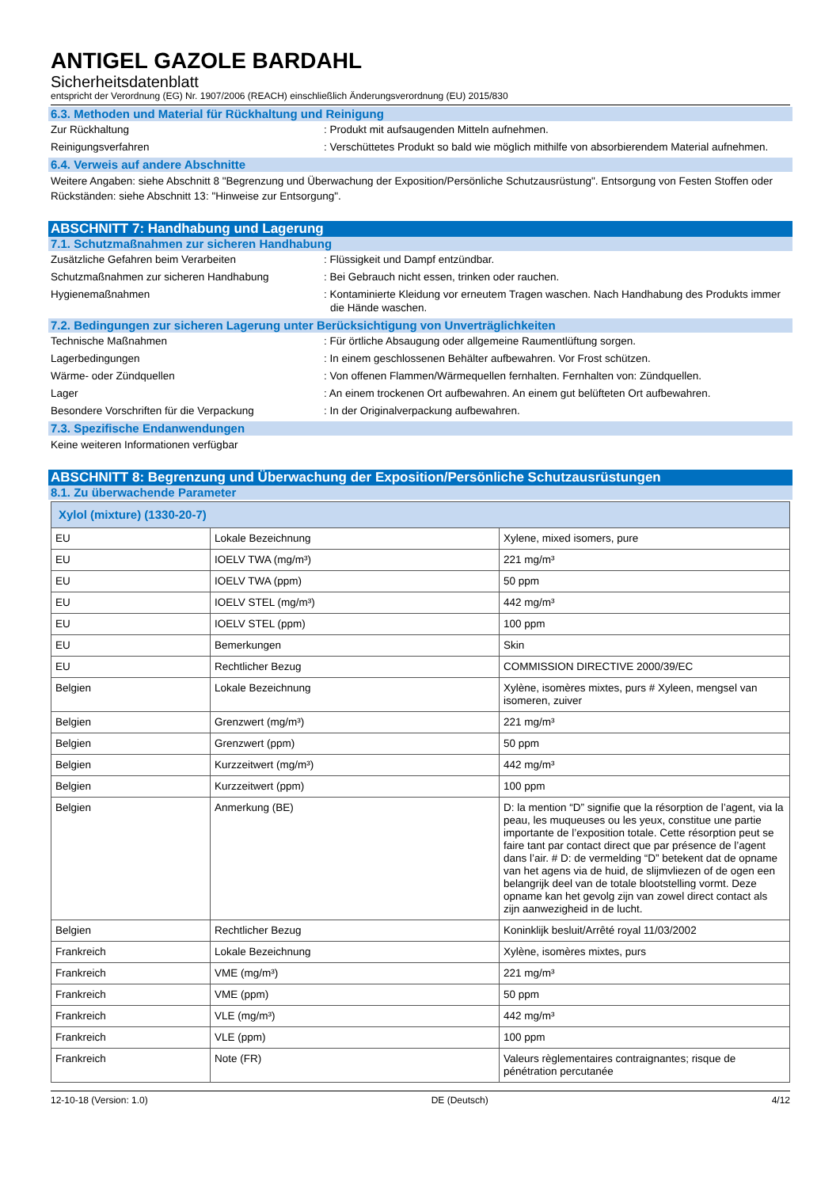ANTIGEL GAZOLE BARDAHL
Sicherheitsdatenblatt
entspricht der Verordnung (EG) Nr. 1907/2006 (REACH) einschließlich Änderungsverordnung (EU) 2015/830
6.3. Methoden und Material für Rückhaltung und Reinigung
Zur Rückhaltung : Produkt mit aufsaugenden Mitteln aufnehmen.
Reinigungsverfahren : Verschüttetes Produkt so bald wie möglich mithilfe von absorbierendem Material aufnehmen.
6.4. Verweis auf andere Abschnitte
Weitere Angaben: siehe Abschnitt 8 "Begrenzung und Überwachung der Exposition/Persönliche Schutzausrüstung". Entsorgung von Festen Stoffen oder Rückständen: siehe Abschnitt 13: "Hinweise zur Entsorgung".
ABSCHNITT 7: Handhabung und Lagerung
7.1. Schutzmaßnahmen zur sicheren Handhabung
Zusätzliche Gefahren beim Verarbeiten : Flüssigkeit und Dampf entzündbar.
Schutzmaßnahmen zur sicheren Handhabung : Bei Gebrauch nicht essen, trinken oder rauchen.
Hygienemaßnahmen : Kontaminierte Kleidung vor erneutem Tragen waschen. Nach Handhabung des Produkts immer die Hände waschen.
7.2. Bedingungen zur sicheren Lagerung unter Berücksichtigung von Unverträglichkeiten
Technische Maßnahmen : Für örtliche Absaugung oder allgemeine Raumentlüftung sorgen.
Lagerbedingungen : In einem geschlossenen Behälter aufbewahren. Vor Frost schützen.
Wärme- oder Zündquellen : Von offenen Flammen/Wärmequellen fernhalten. Fernhalten von: Zündquellen.
Lager : An einem trockenen Ort aufbewahren. An einem gut belüfteten Ort aufbewahren.
Besondere Vorschriften für die Verpackung : In der Originalverpackung aufbewahren.
7.3. Spezifische Endanwendungen
Keine weiteren Informationen verfügbar
ABSCHNITT 8: Begrenzung und Überwachung der Exposition/Persönliche Schutzausrüstungen
8.1. Zu überwachende Parameter
| Xylol (mixture) (1330-20-7) | | |
| --- | --- | --- |
| EU | Lokale Bezeichnung | Xylene, mixed isomers, pure |
| EU | IOELV TWA (mg/m³) | 221 mg/m³ |
| EU | IOELV TWA (ppm) | 50 ppm |
| EU | IOELV STEL (mg/m³) | 442 mg/m³ |
| EU | IOELV STEL (ppm) | 100 ppm |
| EU | Bemerkungen | Skin |
| EU | Rechtlicher Bezug | COMMISSION DIRECTIVE 2000/39/EC |
| Belgien | Lokale Bezeichnung | Xylène, isomères mixtes, purs # Xyleen, mengsel van isomeren, zuiver |
| Belgien | Grenzwert (mg/m³) | 221 mg/m³ |
| Belgien | Grenzwert (ppm) | 50 ppm |
| Belgien | Kurzzeitwert (mg/m³) | 442 mg/m³ |
| Belgien | Kurzzeitwert (ppm) | 100 ppm |
| Belgien | Anmerkung (BE) | D: la mention “D” signifie que la résorption de l’agent, via la peau, les muqueuses ou les yeux, constitue une partie importante de l’exposition totale. Cette résorption peut se faire tant par contact direct que par présence de l’agent dans l’air. # D: de vermelding “D” betekent dat de opname van het agens via de huid, de slijmvliezen of de ogen een belangrijk deel van de totale blootstelling vormt. Deze opname kan het gevolg zijn van zowel direct contact als zijn aanwezigheid in de lucht. |
| Belgien | Rechtlicher Bezug | Koninklijk besluit/Arrêté royal 11/03/2002 |
| Frankreich | Lokale Bezeichnung | Xylène, isomères mixtes, purs |
| Frankreich | VME (mg/m³) | 221 mg/m³ |
| Frankreich | VME (ppm) | 50 ppm |
| Frankreich | VLE (mg/m³) | 442 mg/m³ |
| Frankreich | VLE (ppm) | 100 ppm |
| Frankreich | Note (FR) | Valeurs règlementaires contraignantes; risque de pénétration percutanée |
12-10-18 (Version: 1.0) DE (Deutsch) 4/12